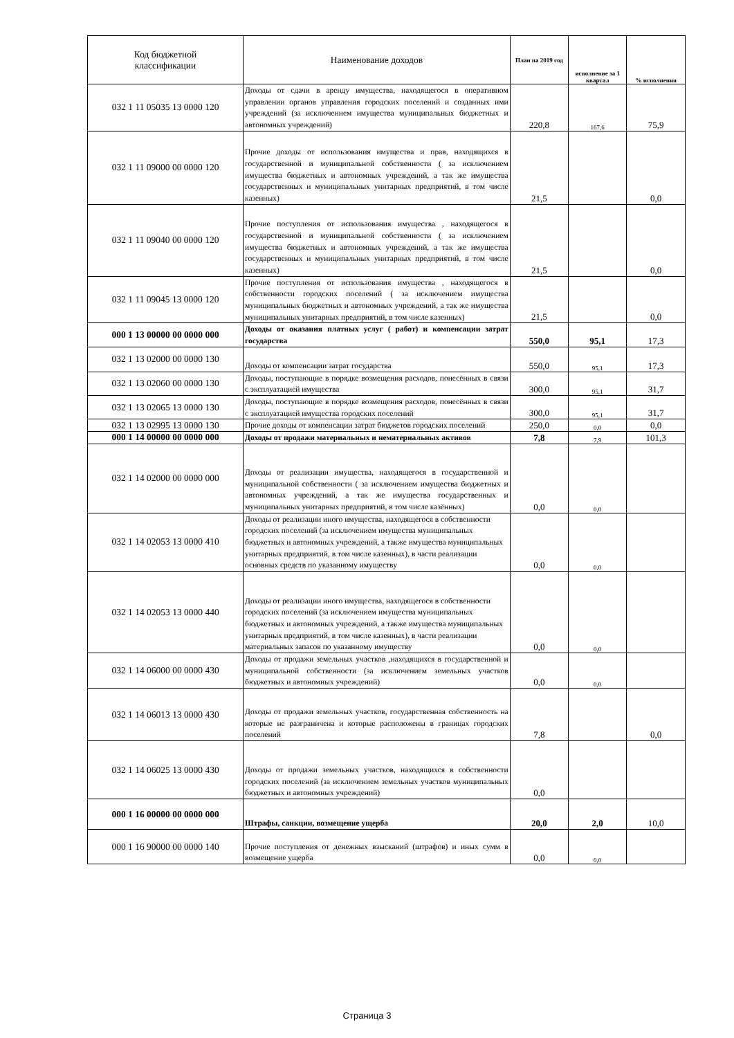| Код бюджетной классификации | Наименование доходов | План на 2019 год | исполнение за 1 квартал | % исполнения |
| --- | --- | --- | --- | --- |
| 032 1 11 05035 13 0000 120 | Доходы от сдачи в аренду имущества, находящегося в оперативном управлении органов управления городских поселений и созданных ими учреждений (за исключением имущества муниципальных бюджетных и автономных учреждений) | 220,8 | 167,6 | 75,9 |
| 032 1 11 09000 00 0000 120 | Прочие доходы от использования имущества и прав, находящихся в государственной и муниципальной собственности ( за исключением имущества бюджетных и автономных учреждений, а так же имущества государственных и муниципальных унитарных предприятий, в том числе казенных) | 21,5 | | 0,0 |
| 032 1 11 09040 00 0000 120 | Прочие поступления от использования имущества , находящегося в государственной и муниципальной собственности ( за исключением имущества бюджетных и автономных учреждений, а так же имущества государственных и муниципальных унитарных предприятий, в том числе казенных) | 21,5 | | 0,0 |
| 032 1 11 09045 13 0000 120 | Прочие поступления от использования имущества , находящегося в собственности городских поселений ( за исключением имущества муниципальных бюджетных и автономных учреждений, а так же имущества муниципальных унитарных предприятий, в том числе казенных) | 21,5 | | 0,0 |
| 000 1 13 00000 00 0000 000 | Доходы от оказания платных услуг ( работ) и компенсации затрат государства | 550,0 | 95,1 | 17,3 |
| 032 1 13 02000 00 0000 130 | Доходы от компенсации затрат государства | 550,0 | 95,1 | 17,3 |
| 032 1 13 02060 00 0000 130 | Доходы, поступающие в порядке возмещения расходов, понесённых в связи с эксплуатацией имущества | 300,0 | 95,1 | 31,7 |
| 032 1 13 02065 13 0000 130 | Доходы, поступающие в порядке возмещения расходов, понесённых в связи с эксплуатацией имущества городских поселений | 300,0 | 95,1 | 31,7 |
| 032 1 13 02995 13 0000 130 | Прочие доходы от компенсации затрат бюджетов городских поселений | 250,0 | 0,0 | 0,0 |
| 000 1 14 00000 00 0000 000 | Доходы от продажи материальных и нематериальных активов | 7,8 | 7,9 | 101,3 |
| 032 1 14 02000 00 0000 000 | Доходы от реализации имущества, находящегося в государственной и муниципальной собственности ( за исключением имущества бюджетных и автономных учреждений, а так же имущества государственных и муниципальных унитарных предприятий, в том числе казённых) | 0,0 | 0,0 | |
| 032 1 14 02053 13 0000 410 | Доходы от реализации иного имущества, находящегося в собственности городских поселений (за исключением имущества муниципальных бюджетных и автономных учреждений, а также имущества муниципальных унитарных предприятий, в том числе казенных), в части реализации основных средств по указанному имуществу | 0,0 | 0,0 | |
| 032 1 14 02053 13 0000 440 | Доходы от реализации иного имущества, находящегося в собственности городских поселений (за исключением имущества муниципальных бюджетных и автономных учреждений, а также имущества муниципальных унитарных предприятий, в том числе казенных), в части реализации материальных запасов по указанному имуществу | 0,0 | 0,0 | |
| 032 1 14 06000 00 0000 430 | Доходы от продажи земельных участков ,находящихся в государственной и муниципальной собственности (за исключением земельных участков бюджетных и автономных учреждений) | 0,0 | 0,0 | |
| 032 1 14 06013 13 0000 430 | Доходы от продажи земельных участков, государственная собственность на которые не разграничена и которые расположены в границах городских поселений | 7,8 | | 0,0 |
| 032 1 14 06025 13 0000 430 | Доходы от продажи земельных участков, находящихся в собственности городских поселений (за исключением земельных участков муниципальных бюджетных и автономных учреждений) | 0,0 | | |
| 000 1 16 00000 00 0000 000 | Штрафы, санкции, возмещение ущерба | 20,0 | 2,0 | 10,0 |
| 000 1 16 90000 00 0000 140 | Прочие поступления от денежных взысканий (штрафов) и иных сумм в возмещение ущерба | 0,0 | 0,0 | |
Страница 3